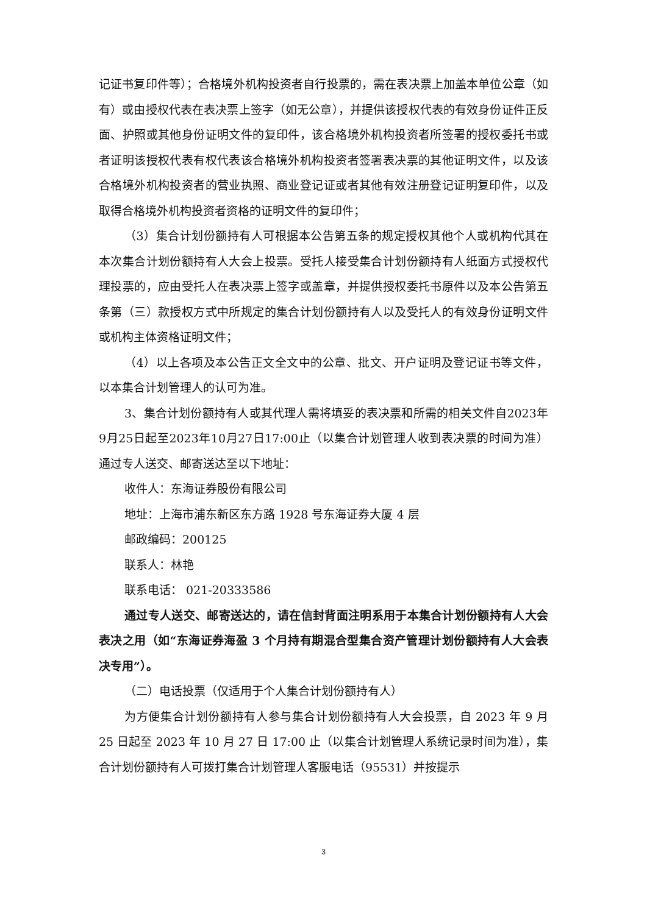记证书复印件等）；合格境外机构投资者自行投票的，需在表决票上加盖本单位公章（如有）或由授权代表在表决票上签字（如无公章），并提供该授权代表的有效身份证件正反面、护照或其他身份证明文件的复印件，该合格境外机构投资者所签署的授权委托书或者证明该授权代表有权代表该合格境外机构投资者签署表决票的其他证明文件，以及该合格境外机构投资者的营业执照、商业登记证或者其他有效注册登记证明复印件，以及取得合格境外机构投资者资格的证明文件的复印件；
（3）集合计划份额持有人可根据本公告第五条的规定授权其他个人或机构代其在本次集合计划份额持有人大会上投票。受托人接受集合计划份额持有人纸面方式授权代理投票的，应由受托人在表决票上签字或盖章，并提供授权委托书原件以及本公告第五条第（三）款授权方式中所规定的集合计划份额持有人以及受托人的有效身份证明文件或机构主体资格证明文件；
（4）以上各项及本公告正文全文中的公章、批文、开户证明及登记证书等文件，以本集合计划管理人的认可为准。
3、集合计划份额持有人或其代理人需将填妥的表决票和所需的相关文件自2023年9月25日起至2023年10月27日17:00止（以集合计划管理人收到表决票的时间为准）通过专人送交、邮寄送达至以下地址：
收件人：东海证券股份有限公司
地址：上海市浦东新区东方路 1928 号东海证券大厦 4 层
邮政编码：200125
联系人：林艳
联系电话： 021-20333586
通过专人送交、邮寄送达的，请在信封背面注明系用于本集合计划份额持有人大会表决之用（如“东海证券海盈 3 个月持有期混合型集合资产管理计划份额持有人大会表决专用”）。
（二）电话投票（仅适用于个人集合计划份额持有人）
为方便集合计划份额持有人参与集合计划份额持有人大会投票，自 2023 年 9 月 25 日起至 2023 年 10 月 27 日 17:00 止（以集合计划管理人系统记录时间为准），集合计划份额持有人可拨打集合计划管理人客服电话（95531）并按提示
3